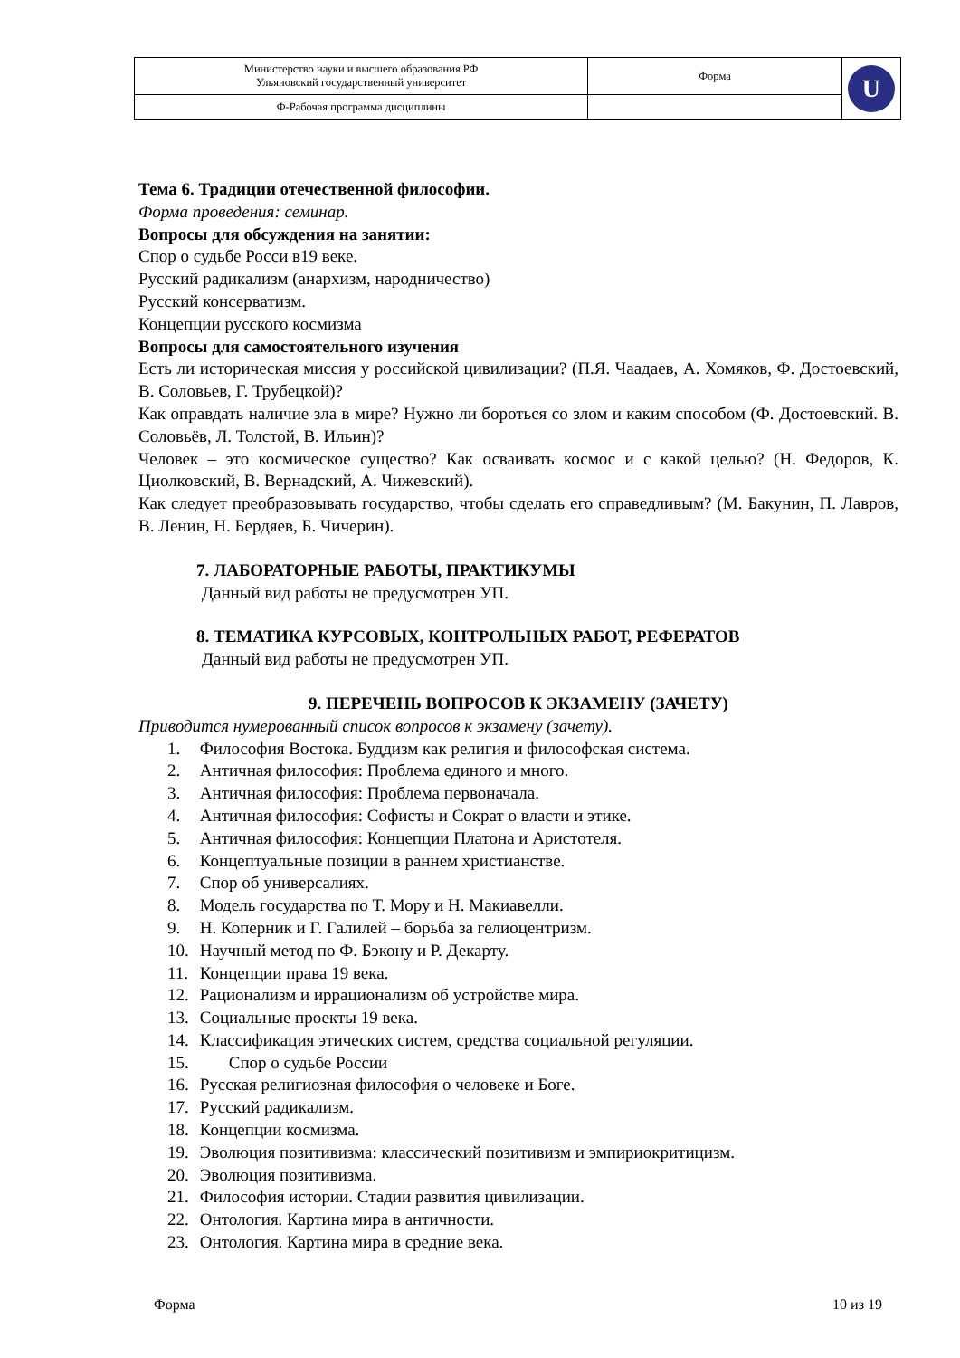| Министерство науки и высшего образования РФ Ульяновский государственный университет | Форма | U |
| Ф-Рабочая программа дисциплины | | |
Тема 6. Традиции отечественной философии.
Форма проведения: семинар.
Вопросы для обсуждения на занятии:
Спор о судьбе Росси в19 веке.
Русский радикализм (анархизм, народничество)
Русский консерватизм.
Концепции русского космизма
Вопросы для самостоятельного изучения
Есть ли историческая миссия у российской цивилизации? (П.Я. Чаадаев, А. Хомяков, Ф. Достоевский, В. Соловьев, Г. Трубецкой)?
Как оправдать наличие зла в мире? Нужно ли бороться со злом и каким способом (Ф. Достоевский. В. Соловьёв, Л. Толстой, В. Ильин)?
Человек – это космическое существо? Как осваивать космос и с какой целью? (Н. Федоров, К. Циолковский, В. Вернадский, А. Чижевский).
Как следует преобразовывать государство, чтобы сделать его справедливым? (М. Бакунин, П. Лавров, В. Ленин, Н. Бердяев, Б. Чичерин).
7. ЛАБОРАТОРНЫЕ РАБОТЫ, ПРАКТИКУМЫ
Данный вид работы не предусмотрен УП.
8. ТЕМАТИКА КУРСОВЫХ, КОНТРОЛЬНЫХ РАБОТ, РЕФЕРАТОВ
Данный вид работы не предусмотрен УП.
9. ПЕРЕЧЕНЬ ВОПРОСОВ К ЭКЗАМЕНУ (ЗАЧЕТУ)
Приводится нумерованный список вопросов к экзамену (зачету).
1. Философия Востока. Буддизм как религия и философская система.
2. Античная философия: Проблема единого и много.
3. Античная философия: Проблема первоначала.
4. Античная философия: Софисты и Сократ о власти и этике.
5. Античная философия: Концепции Платона и Аристотеля.
6. Концептуальные позиции в раннем христианстве.
7. Спор об универсалиях.
8. Модель государства по Т. Мору и Н. Макиавелли.
9. Н. Коперник и Г. Галилей – борьба за гелиоцентризм.
10. Научный метод по Ф. Бэкону и Р. Декарту.
11. Концепции права 19 века.
12. Рационализм и иррационализм об устройстве мира.
13. Социальные проекты 19 века.
14. Классификация этических систем, средства социальной регуляции.
15. Спор о судьбе России
16. Русская религиозная философия о человеке и Боге.
17. Русский радикализм.
18. Концепции космизма.
19. Эволюция позитивизма: классический позитивизм и эмпириокритицизм.
20. Эволюция позитивизма.
21. Философия истории. Стадии развития цивилизации.
22. Онтология. Картина мира в античности.
23. Онтология. Картина мира в средние века.
Форма 10 из 19